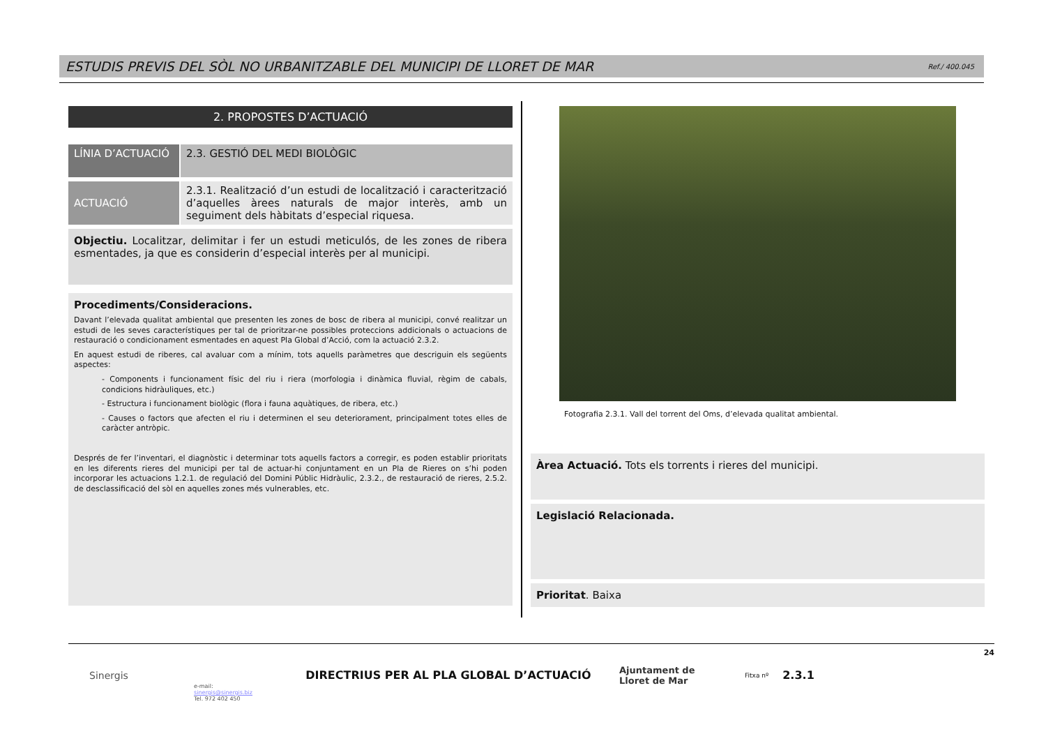ESTUDIS PREVIS DEL SÒL NO URBANITZABLE DEL MUNICIPI DE LLORET DE MAR
Ref./ 400.045
2. PROPOSTES D’ACTUACIÓ
LÍNIA D’ACTUACIÓ
2.3. GESTIÓ DEL MEDI BIOLÒGIC
ACTUACIÓ 2.3.1. Realització d’un estudi de localització i caracterització d’aquelles àrees naturals de major interès, amb un seguiment dels hàbitats d’especial riquesa.
Objectiu. Localitzar, delimitar i fer un estudi meticulós, de les zones de ribera esmentades, ja que es considerin d’especial interès per al municipi.
Procediments/Consideracions.
Davant l’elevada qualitat ambiental que presenten les zones de bosc de ribera al municipi, convé realitzar un estudi de les seves característiques per tal de prioritzar-ne possibles proteccions addicionals o actuacions de restauració o condicionament esmentades en aquest Pla Global d’Acció, com la actuació 2.3.2.
En aquest estudi de riberes, cal avaluar com a mínim, tots aquells paràmetres que descriguin els següents aspectes:
- Components i funcionament físic del riu i riera (morfologia i dinàmica fluvial, règim de cabals, condicions hidràuliques, etc.)
- Estructura i funcionament biològic (flora i fauna aquàtiques, de ribera, etc.)
- Causes o factors que afecten el riu i determinen el seu deteriorament, principalment totes elles de caràcter antròpic.
Després de fer l’inventari, el diagnòstic i determinar tots aquells factors a corregir, es poden establir prioritats en les diferents rieres del municipi per tal de actuar-hi conjuntament en un Pla de Rieres on s’hi poden incorporar les actuacions 1.2.1. de regulació del Domini Públic Hidràulic, 2.3.2., de restauració de rieres, 2.5.2. de desclassificació del sòl en aquelles zones més vulnerables, etc.
Fotografia 2.3.1. Vall del torrent del Oms, d’elevada qualitat ambiental.
Àrea Actuació. Tots els torrents i rieres del municipi.
Legislació Relacionada.
Prioritat. Baixa
Sinergis
e-mail:
sinergis@sinergis.biz
Tel. 972 402 450
DIRECTRIUS PER AL PLA GLOBAL D’ACTUACIÓ
Ajuntament de
Lloret de Mar
Fitxa nº
2.3.1
24